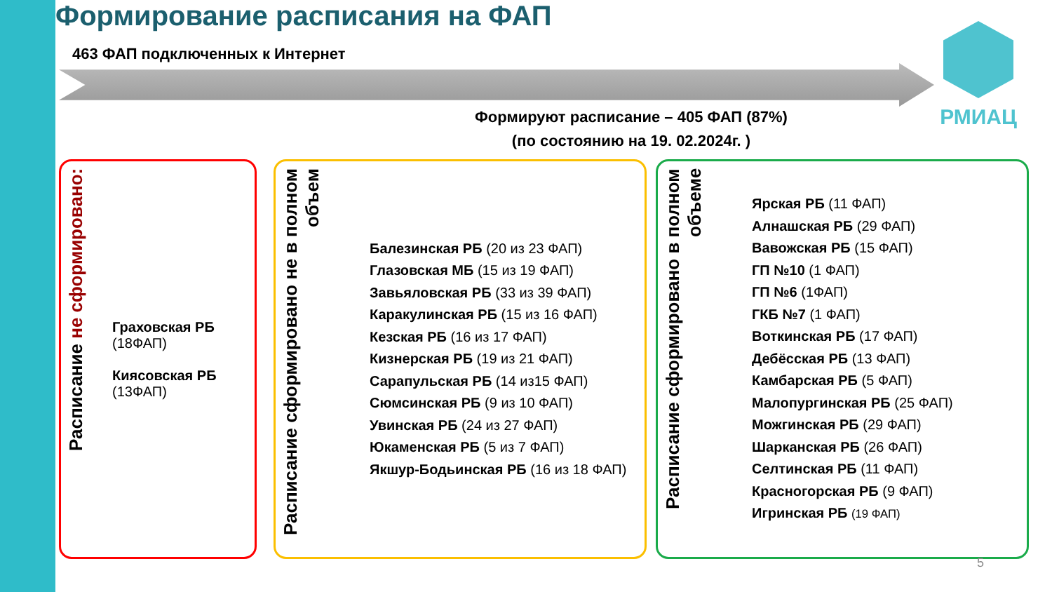Формирование расписания на ФАП
463 ФАП подключенных к Интернет
РМИАЦ
Формируют расписание – 405 ФАП (87%)
(по состоянию на 19. 02.2024г. )
Расписание не сформировано:
Граховская РБ (18ФАП)
Киясовская РБ (13ФАП)
Расписание сформировано не в полном объем
Балезинская РБ (20 из 23 ФАП)
Глазовская МБ (15 из 19 ФАП)
Завьяловская РБ (33 из 39 ФАП)
Каракулинская РБ (15 из 16 ФАП)
Кезская РБ (16 из 17 ФАП)
Кизнерская РБ (19 из 21 ФАП)
Сарапульская РБ (14 из15 ФАП)
Сюмсинская РБ (9 из 10 ФАП)
Увинская РБ (24 из 27 ФАП)
Юкаменская РБ (5 из 7 ФАП)
Якшур-Бодьинская РБ (16 из 18 ФАП)
Расписание сформировано в полном объеме
Ярская РБ (11 ФАП)
Алнашская РБ (29 ФАП)
Вавожская РБ (15 ФАП)
ГП №10 (1 ФАП)
ГП №6 (1ФАП)
ГКБ №7 (1 ФАП)
Воткинская РБ (17 ФАП)
Дебёсская РБ (13 ФАП)
Камбарская РБ (5 ФАП)
Малопургинская РБ (25 ФАП)
Можгинская РБ (29 ФАП)
Шарканская РБ (26 ФАП)
Селтинская РБ (11 ФАП)
Красногорская РБ (9 ФАП)
Игринская РБ (19 ФАП)
5